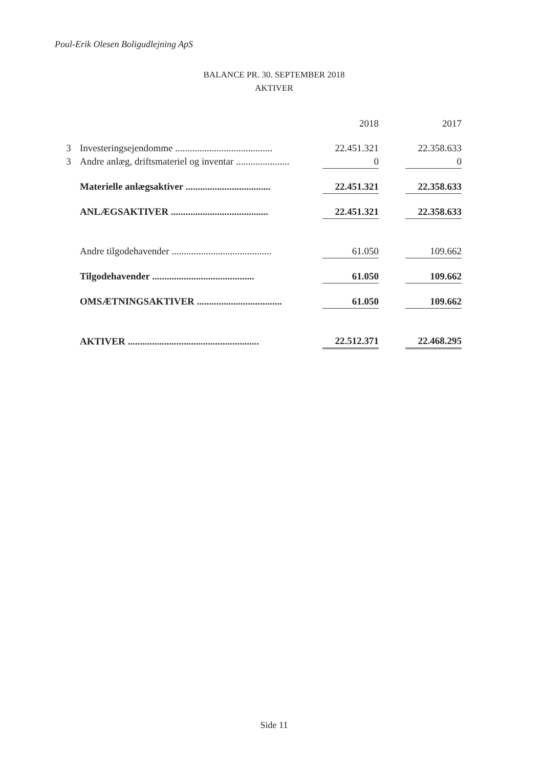Poul-Erik Olesen Boligudlejning ApS
BALANCE PR. 30. SEPTEMBER 2018
AKTIVER
| | | 2018 | | 2017 |
| 3 | Investeringsejendomme ........................................ | 22.451.321 | | 22.358.633 |
| 3 | Andre anlæg, driftsmateriel og inventar ...................... | 0 | | 0 |
| | Materielle anlægsaktiver ................................... | 22.451.321 | | 22.358.633 |
| | ANLÆGSAKTIVER ........................................ | 22.451.321 | | 22.358.633 |
| | Andre tilgodehavender ......................................... | 61.050 | | 109.662 |
| | Tilgodehavender .......................................... | 61.050 | | 109.662 |
| | OMSÆTNINGSAKTIVER ................................... | 61.050 | | 109.662 |
| | AKTIVER ...................................................... | 22.512.371 | | 22.468.295 |
Side 11